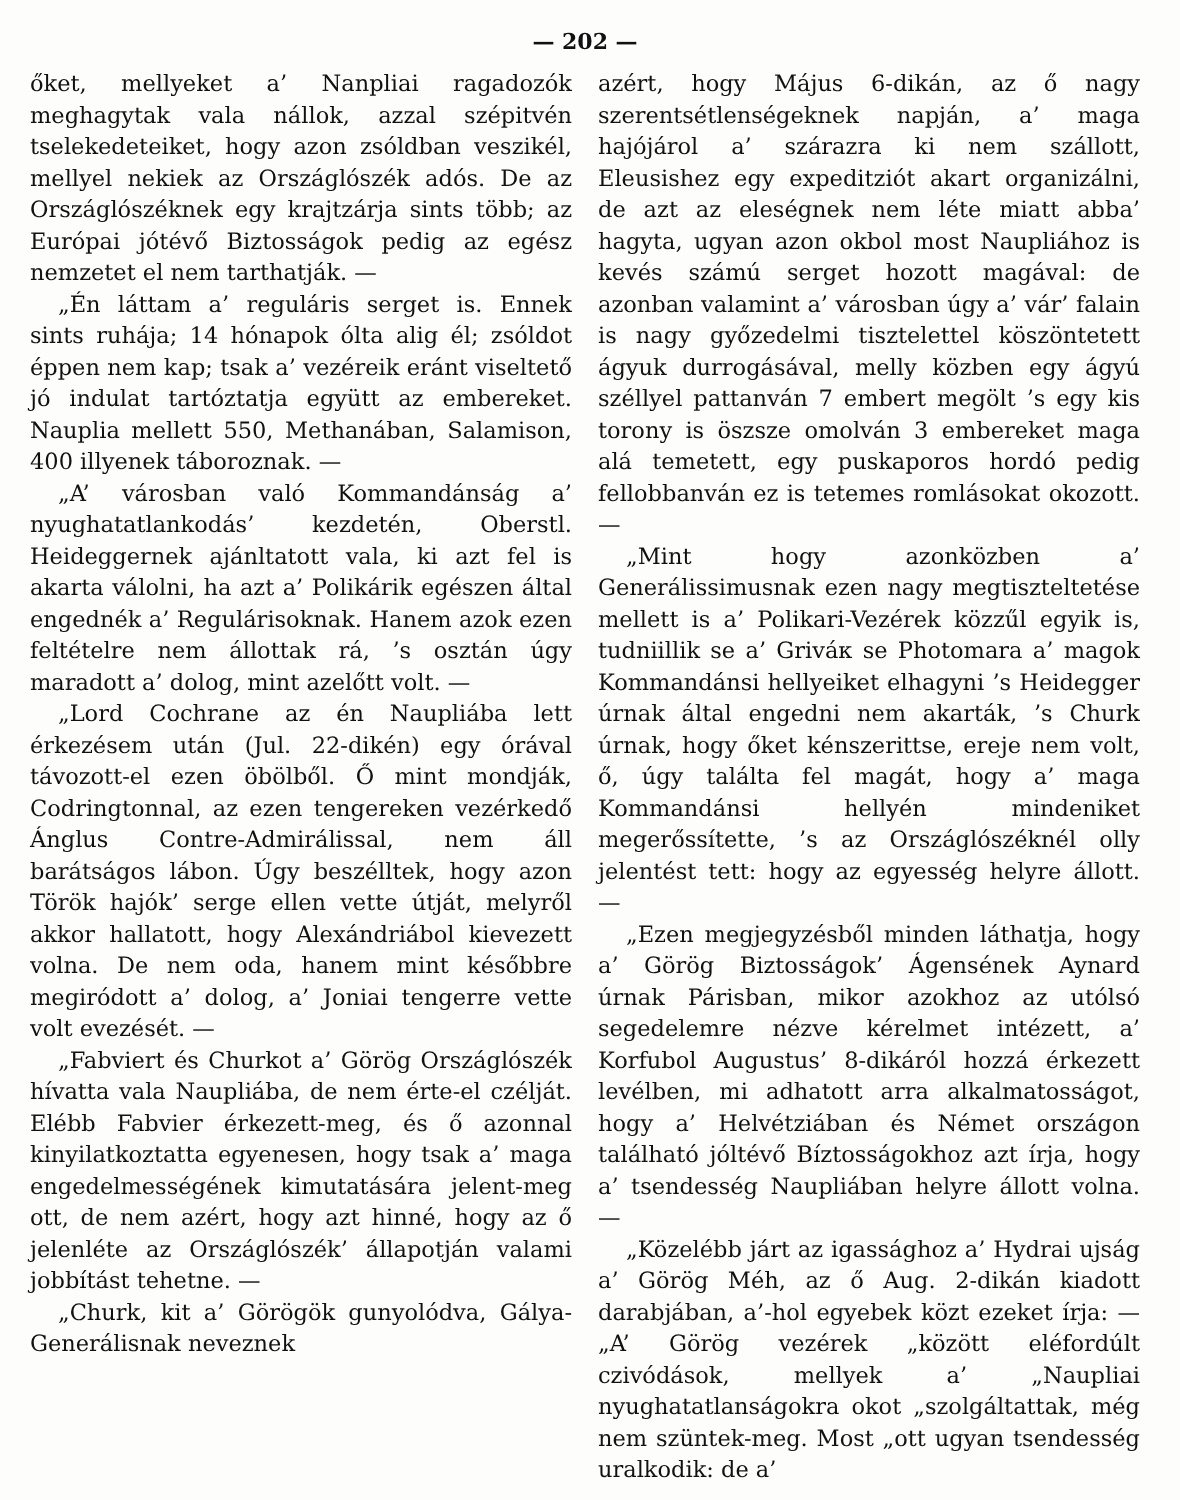— 202 —
őket, mellyeket a’ Nanpliai ragadozók meghagytak vala nállok, azzal szépitvén tselekedeteiket, hogy azon zsóldban veszikél, mellyel nekiek az Országlószék adós. De az Országlószéknek egy krajtzárja sints több; az Európai jótévő Biztosságok pedig az egész nemzetet el nem tarthatják. —
„Én láttam a’ reguláris serget is. Ennek sints ruhája; 14 hónapok ólta alig él; zsóldot éppen nem kap; tsak a’ vezéreik eránt viseltető jó indulat tartóztatja együtt az embereket. Nauplia mellett 550, Methanában, Salamison, 400 illyenek táboroznak. —
„A’ városban való Kommandánság a’ nyughatatlankodás’ kezdetén, Oberstl. Heideggernek ajánltatott vala, ki azt fel is akarta válolni, ha azt a’ Polikárik egészen által engednék a’ Regulárisoknak. Hanem azok ezen feltételre nem állottak rá, ’s osztán úgy maradott a’ dolog, mint azelőtt volt. —
„Lord Cochrane az én Naupliába lett érkezésem után (Jul. 22-dikén) egy órával távozott-el ezen öbölből. Ő mint mondják, Codringtonnal, az ezen tengereken vezérkedő Ánglus Contre-Admirálissal, nem áll barátságos lábon. Úgy beszélltek, hogy azon Török hajók’ serge ellen vette útját, melyről akkor hallatott, hogy Alexándriábol kievezett volna. De nem oda, hanem mint későbbre megiródott a’ dolog, a’ Joniai tengerre vette volt evezését. —
„Fabviert és Churkot a’ Görög Országlószék hívatta vala Naupliába, de nem érte-el czélját. Elébb Fabvier érkezett-meg, és ő azonnal kinyilatkoztatta egyenesen, hogy tsak a’ maga engedelmességének kimutatására jelent-meg ott, de nem azért, hogy azt hinné, hogy az ő jelenléte az Országlószék’ állapotján valami jobbítást tehetne. —
„Churk, kit a’ Görögök gunyolódva, Gálya-Generálisnak neveznek
azért, hogy Május 6-dikán, az ő nagy szerentsétlenségeknek napján, a’ maga hajójárol a’ szárazra ki nem szállott, Eleusishez egy expeditziót akart organizálni, de azt az eleségnek nem léte miatt abba’ hagyta, ugyan azon okbol most Naupliához is kevés számú serget hozott magával: de azonban valamint a’ városban úgy a’ vár’ falain is nagy győzedelmi tisztelettel köszöntetett ágyuk durrogásával, melly közben egy ágyú széllyel pattanván 7 embert megölt ’s egy kis torony is öszsze omolván 3 embereket maga alá temetett, egy puskaporos hordó pedig fellobbanván ez is tetemes romlásokat okozott. —
„Mint hogy azonközben a’ Generálissimusnak ezen nagy megtiszteltetése mellett is a’ Polikari-Vezérek közzűl egyik is, tudniillik se a’ Griváк se Photomara a’ magok Kommandánsi hellyeiket elhagyni ’s Heidegger úrnak által engedni nem akarták, ’s Churk úrnak, hogy őket kénszerittse, ereje nem volt, ő, úgy találta fel magát, hogy a’ maga Kommandánsi hellyén mindeniket megerőssítette, ’s az Országlószéknél olly jelentést tett: hogy az egyesség helyre állott. —
„Ezen megjegyzésből minden láthatja, hogy a’ Görög Biztosságok’ Ágensének Aynard úrnak Párisban, mikor azokhoz az utólsó segedelemre nézve kérelmet intézett, a’ Korfubol Augustus’ 8-dikáról hozzá érkezett levélben, mi adhatott arra alkalmatosságot, hogy a’ Helvétziában és Német országon található jóltévő Bíztosságokhoz azt írja, hogy a’ tsendesség Naupliában helyre állott volna. —
„Közelébb járt az igassághoz a’ Hydrai ujság a’ Görög Méh, az ő Aug. 2-dikán kiadott darabjában, a’-hol egyebek közt ezeket írja: — „A’ Görög vezérek „között eléfordúlt czivódások, mellyek a’ „Naupliai nyughatatlanságokra okot „szolgáltattak, még nem szüntek-meg. Most „ott ugyan tsendesség uralkodik: de a’